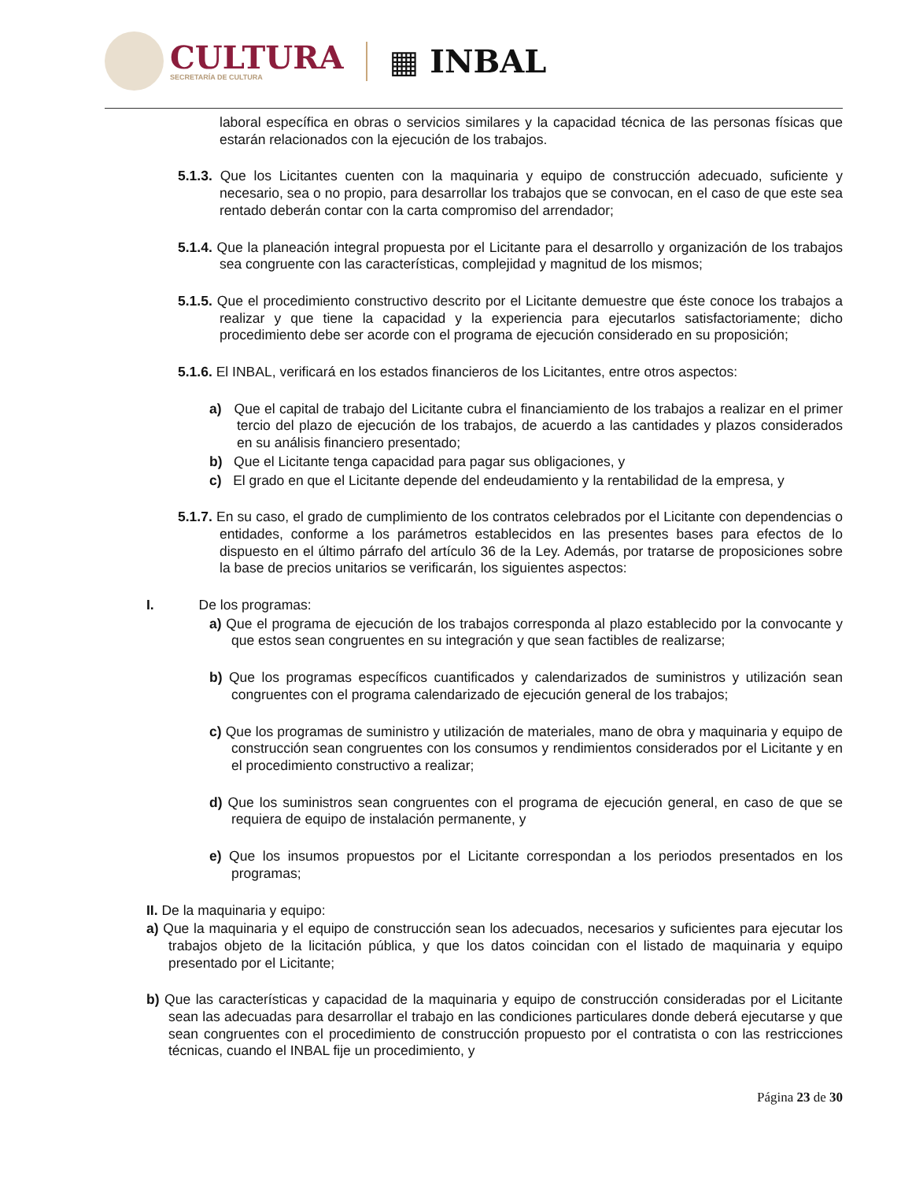CULTURA
SECRETARÍA DE CULTURA
▦ INBAL
laboral específica en obras o servicios similares y la capacidad técnica de las personas físicas que estarán relacionados con la ejecución de los trabajos.
5.1.3. Que los Licitantes cuenten con la maquinaria y equipo de construcción adecuado, suficiente y necesario, sea o no propio, para desarrollar los trabajos que se convocan, en el caso de que este sea rentado deberán contar con la carta compromiso del arrendador;
5.1.4. Que la planeación integral propuesta por el Licitante para el desarrollo y organización de los trabajos sea congruente con las características, complejidad y magnitud de los mismos;
5.1.5. Que el procedimiento constructivo descrito por el Licitante demuestre que éste conoce los trabajos a realizar y que tiene la capacidad y la experiencia para ejecutarlos satisfactoriamente; dicho procedimiento debe ser acorde con el programa de ejecución considerado en su proposición;
5.1.6. El INBAL, verificará en los estados financieros de los Licitantes, entre otros aspectos:
a) Que el capital de trabajo del Licitante cubra el financiamiento de los trabajos a realizar en el primer tercio del plazo de ejecución de los trabajos, de acuerdo a las cantidades y plazos considerados en su análisis financiero presentado;
b) Que el Licitante tenga capacidad para pagar sus obligaciones, y
c) El grado en que el Licitante depende del endeudamiento y la rentabilidad de la empresa, y
5.1.7. En su caso, el grado de cumplimiento de los contratos celebrados por el Licitante con dependencias o entidades, conforme a los parámetros establecidos en las presentes bases para efectos de lo dispuesto en el último párrafo del artículo 36 de la Ley. Además, por tratarse de proposiciones sobre la base de precios unitarios se verificarán, los siguientes aspectos:
I. De los programas:
a) Que el programa de ejecución de los trabajos corresponda al plazo establecido por la convocante y que estos sean congruentes en su integración y que sean factibles de realizarse;
b) Que los programas específicos cuantificados y calendarizados de suministros y utilización sean congruentes con el programa calendarizado de ejecución general de los trabajos;
c) Que los programas de suministro y utilización de materiales, mano de obra y maquinaria y equipo de construcción sean congruentes con los consumos y rendimientos considerados por el Licitante y en el procedimiento constructivo a realizar;
d) Que los suministros sean congruentes con el programa de ejecución general, en caso de que se requiera de equipo de instalación permanente, y
e) Que los insumos propuestos por el Licitante correspondan a los periodos presentados en los programas;
II. De la maquinaria y equipo:
a) Que la maquinaria y el equipo de construcción sean los adecuados, necesarios y suficientes para ejecutar los trabajos objeto de la licitación pública, y que los datos coincidan con el listado de maquinaria y equipo presentado por el Licitante;
b) Que las características y capacidad de la maquinaria y equipo de construcción consideradas por el Licitante sean las adecuadas para desarrollar el trabajo en las condiciones particulares donde deberá ejecutarse y que sean congruentes con el procedimiento de construcción propuesto por el contratista o con las restricciones técnicas, cuando el INBAL fije un procedimiento, y
Página 23 de 30